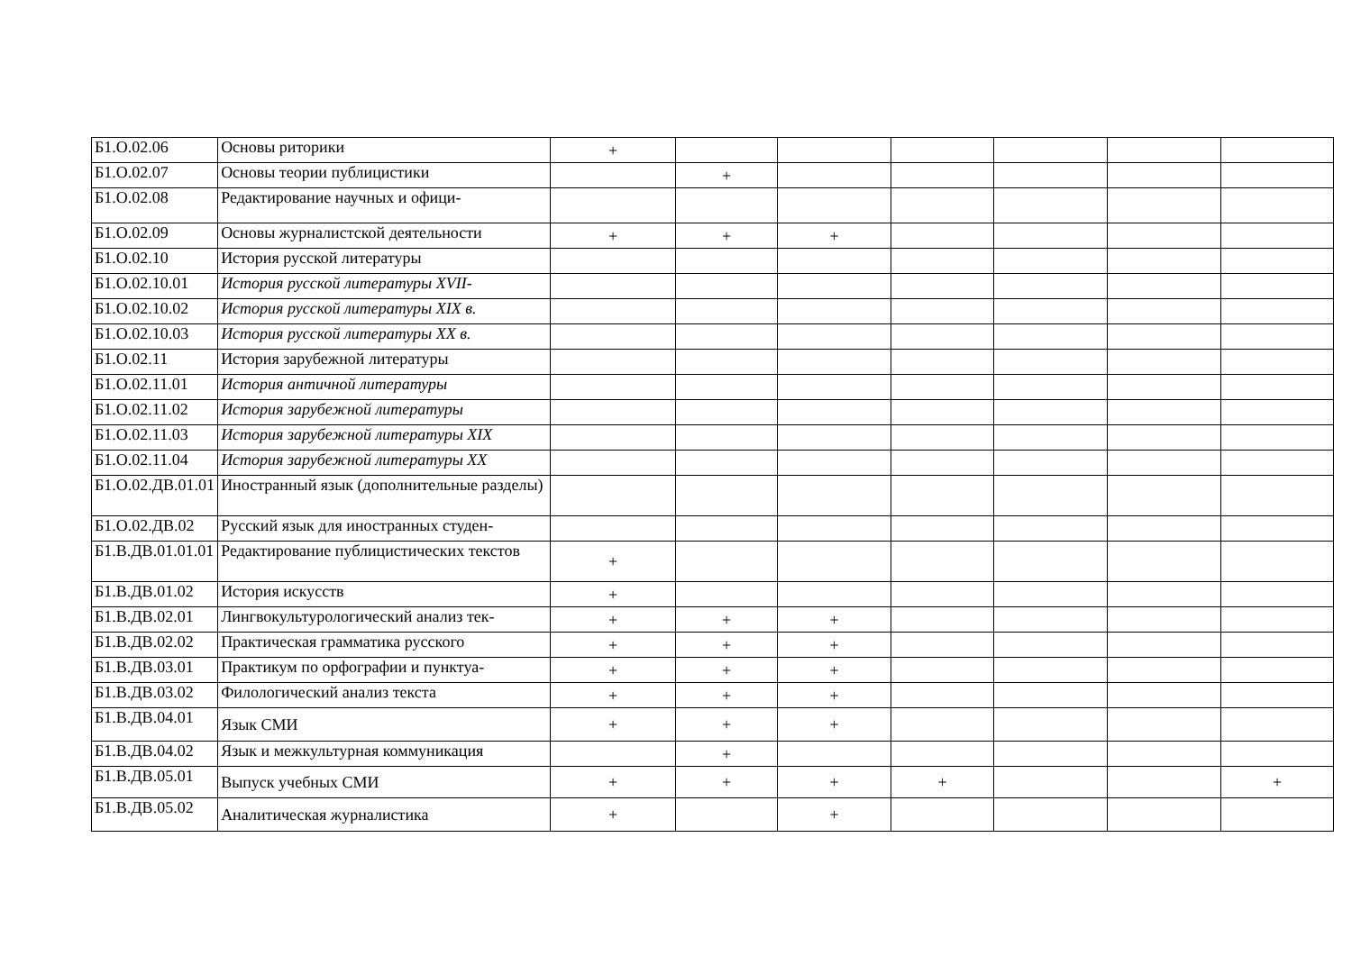| Б1.О.02.06 | Основы риторики | + | | | | | | |
| Б1.О.02.07 | Основы теории публицистики | | + | | | | | |
| Б1.О.02.08 | Редактирование научных и офици- | | | | | | | |
| Б1.О.02.09 | Основы журналистской деятельности | + | + | + | | | | |
| Б1.О.02.10 | История русской литературы | | | | | | | |
| Б1.О.02.10.01 | История русской литературы XVII- | | | | | | | |
| Б1.О.02.10.02 | История русской литературы XIX в. | | | | | | | |
| Б1.О.02.10.03 | История русской литературы XX в. | | | | | | | |
| Б1.О.02.11 | История зарубежной литературы | | | | | | | |
| Б1.О.02.11.01 | История античной литературы | | | | | | | |
| Б1.О.02.11.02 | История зарубежной литературы | | | | | | | |
| Б1.О.02.11.03 | История зарубежной литературы XIX | | | | | | | |
| Б1.О.02.11.04 | История зарубежной литературы XX | | | | | | | |
| Б1.О.02.ДВ.01.01 | Иностранный язык (дополнительные разделы) | | | | | | | |
| Б1.О.02.ДВ.02 | Русский язык для иностранных студен- | | | | | | | |
| Б1.В.ДВ.01.01.01 | Редактирование публицистических текстов | + | | | | | | |
| Б1.В.ДВ.01.02 | История искусств | + | | | | | | |
| Б1.В.ДВ.02.01 | Лингвокультурологический анализ тек- | + | + | + | | | | |
| Б1.В.ДВ.02.02 | Практическая грамматика русского | + | + | + | | | | |
| Б1.В.ДВ.03.01 | Практикум по орфографии и пунктуа- | + | + | + | | | | |
| Б1.В.ДВ.03.02 | Филологический анализ текста | + | + | + | | | | |
| Б1.В.ДВ.04.01 | Язык СМИ | + | + | + | | | | |
| Б1.В.ДВ.04.02 | Язык и межкультурная коммуникация | | + | | | | | |
| Б1.В.ДВ.05.01 | Выпуск учебных СМИ | + | + | + | + | | | + |
| Б1.В.ДВ.05.02 | Аналитическая журналистика | + | | + | | | | |